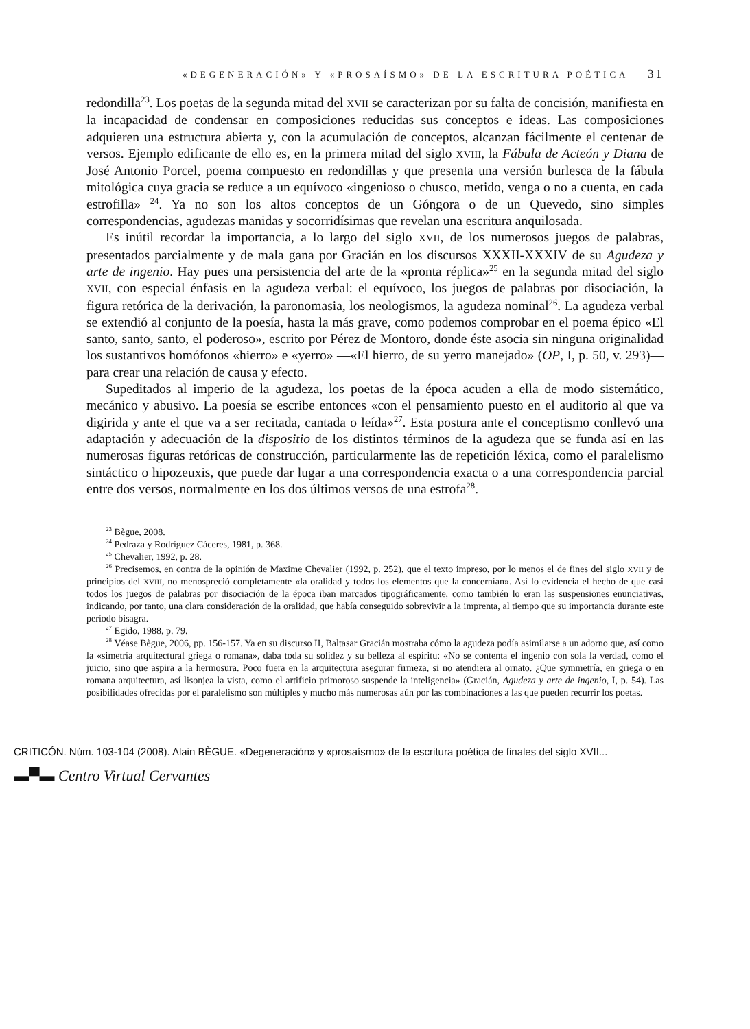«DEGENERACIÓN» Y «PROSAÍSMO» DE LA ESCRITURA POÉTICA 31
redondilla<sup>23</sup>. Los poetas de la segunda mitad del XVII se caracterizan por su falta de concisión, manifiesta en la incapacidad de condensar en composiciones reducidas sus conceptos e ideas. Las composiciones adquieren una estructura abierta y, con la acumulación de conceptos, alcanzan fácilmente el centenar de versos. Ejemplo edificante de ello es, en la primera mitad del siglo XVIII, la Fábula de Acteón y Diana de José Antonio Porcel, poema compuesto en redondillas y que presenta una versión burlesca de la fábula mitológica cuya gracia se reduce a un equívoco «ingenioso o chusco, metido, venga o no a cuenta, en cada estrofilla» <sup>24</sup>. Ya no son los altos conceptos de un Góngora o de un Quevedo, sino simples correspondencias, agudezas manidas y socorridísimas que revelan una escritura anquilosada.
Es inútil recordar la importancia, a lo largo del siglo XVII, de los numerosos juegos de palabras, presentados parcialmente y de mala gana por Gracián en los discursos XXXII-XXXIV de su Agudeza y arte de ingenio. Hay pues una persistencia del arte de la «pronta réplica»<sup>25</sup> en la segunda mitad del siglo XVII, con especial énfasis en la agudeza verbal: el equívoco, los juegos de palabras por disociación, la figura retórica de la derivación, la paronomasia, los neologismos, la agudeza nominal<sup>26</sup>. La agudeza verbal se extendió al conjunto de la poesía, hasta la más grave, como podemos comprobar en el poema épico «El santo, santo, santo, el poderoso», escrito por Pérez de Montoro, donde éste asocia sin ninguna originalidad los sustantivos homófonos «hierro» e «yerro» —«El hierro, de su yerro manejado» (OP, I, p. 50, v. 293)— para crear una relación de causa y efecto.
Supeditados al imperio de la agudeza, los poetas de la época acuden a ella de modo sistemático, mecánico y abusivo. La poesía se escribe entonces «con el pensamiento puesto en el auditorio al que va digirida y ante el que va a ser recitada, cantada o leída»<sup>27</sup>. Esta postura ante el conceptismo conllevó una adaptación y adecuación de la dispositio de los distintos términos de la agudeza que se funda así en las numerosas figuras retóricas de construcción, particularmente las de repetición léxica, como el paralelismo sintáctico o hipozeuxis, que puede dar lugar a una correspondencia exacta o a una correspondencia parcial entre dos versos, normalmente en los dos últimos versos de una estrofa<sup>28</sup>.
<sup>23</sup> Bègue, 2008.
<sup>24</sup> Pedraza y Rodríguez Cáceres, 1981, p. 368.
<sup>25</sup> Chevalier, 1992, p. 28.
<sup>26</sup> Precisemos, en contra de la opinión de Maxime Chevalier (1992, p. 252), que el texto impreso, por lo menos el de fines del siglo XVII y de principios del XVIII, no menospreció completamente «la oralidad y todos los elementos que la concernían». Así lo evidencia el hecho de que casi todos los juegos de palabras por disociación de la época iban marcados tipográficamente, como también lo eran las suspensiones enunciativas, indicando, por tanto, una clara consideración de la oralidad, que había conseguido sobrevivir a la imprenta, al tiempo que su importancia durante este período bisagra.
<sup>27</sup> Egido, 1988, p. 79.
<sup>28</sup> Véase Bègue, 2006, pp. 156-157. Ya en su discurso II, Baltasar Gracián mostraba cómo la agudeza podía asimilarse a un adorno que, así como la «simetría arquitectural griega o romana», daba toda su solidez y su belleza al espíritu: «No se contenta el ingenio con sola la verdad, como el juicio, sino que aspira a la hermosura. Poco fuera en la arquitectura asegurar firmeza, si no atendiera al ornato. ¿Que symmetría, en griega o en romana arquitectura, así lisonjea la vista, como el artificio primoroso suspende la inteligencia» (Gracián, Agudeza y arte de ingenio, I, p. 54). Las posibilidades ofrecidas por el paralelismo son múltiples y mucho más numerosas aún por las combinaciones a las que pueden recurrir los poetas.
CRITICÓN. Núm. 103-104 (2008). Alain BÈGUE. «Degeneración» y «prosaísmo» de la escritura poética de finales del siglo XVII...
▬▀▬ Centro Virtual Cervantes